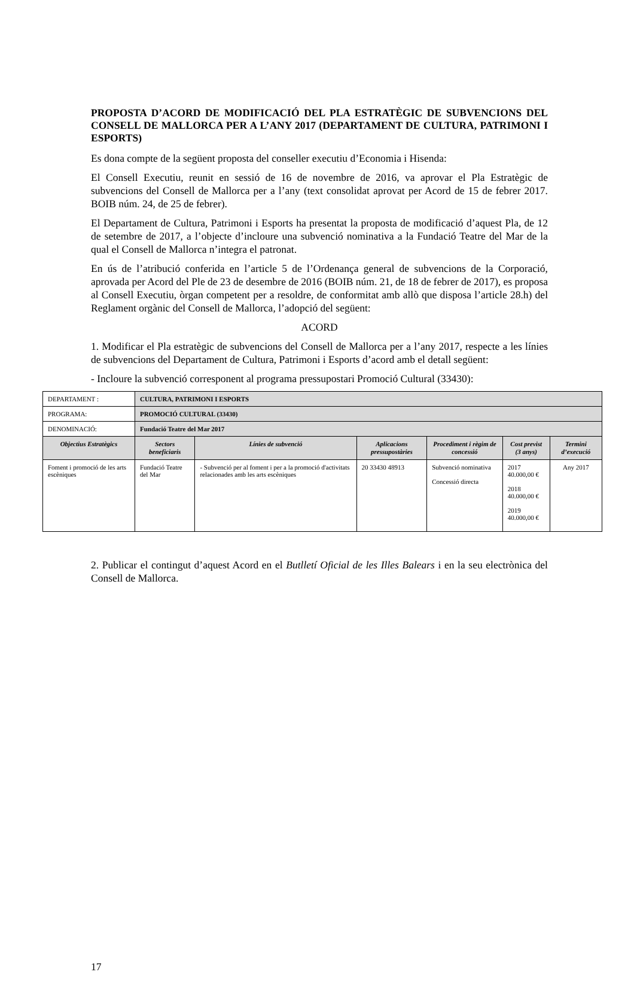PROPOSTA D’ACORD DE MODIFICACIÓ DEL PLA ESTRATÈGIC DE SUBVENCIONS DEL CONSELL DE MALLORCA PER A L’ANY 2017 (DEPARTAMENT DE CULTURA, PATRIMONI I ESPORTS)
Es dona compte de la següent proposta del conseller executiu d’Economia i Hisenda:
El Consell Executiu, reunit en sessió de 16 de novembre de 2016, va aprovar el Pla Estratègic de subvencions del Consell de Mallorca per a l’any (text consolidat aprovat per Acord de 15 de febrer 2017. BOIB núm. 24, de 25 de febrer).
El Departament de Cultura, Patrimoni i Esports ha presentat la proposta de modificació d’aquest Pla, de 12 de setembre de 2017, a l’objecte d’incloure una subvenció nominativa a la Fundació Teatre del Mar de la qual el Consell de Mallorca n’integra el patronat.
En ús de l’atribució conferida en l’article 5 de l’Ordenança general de subvencions de la Corporació, aprovada per Acord del Ple de 23 de desembre de 2016 (BOIB núm. 21, de 18 de febrer de 2017), es proposa al Consell Executiu, òrgan competent per a resoldre, de conformitat amb allò que disposa l’article 28.h) del Reglament orgànic del Consell de Mallorca, l’adopció del següent:
ACORD
1. Modificar el Pla estratègic de subvencions del Consell de Mallorca per a l’any 2017, respecte a les línies de subvencions del Departament de Cultura, Patrimoni i Esports d’acord amb el detall següent:
- Incloure la subvenció corresponent al programa pressupostari Promoció Cultural (33430):
| DEPARTAMENT : | CULTURA, PATRIMONI I ESPORTS | | | | | |
| PROGRAMA: | PROMOCIÓ CULTURAL (33430) | | | | | |
| DENOMINACIÓ: | Fundació Teatre del Mar 2017 | | | | | |
| Objectius Estratègics | Sectors beneficiaris | Línies de subvenció | Aplicacions pressupostàries | Procediment i règim de concessió | Cost previst (3 anys) | Termini d’execució |
| Foment i promoció de les arts escèniques | Fundació Teatre del Mar | - Subvenció per al foment i per a la promoció d'activitats relacionades amb les arts escèniques | 20 33430 48913 | Subvenció nominativa Concessió directa | 2017 40.000,00 € 2018 40.000,00 € 2019 40.000,00 € | Any 2017 |
2. Publicar el contingut d’aquest Acord en el Butlletí Oficial de les Illes Balears i en la seu electrònica del Consell de Mallorca.
17